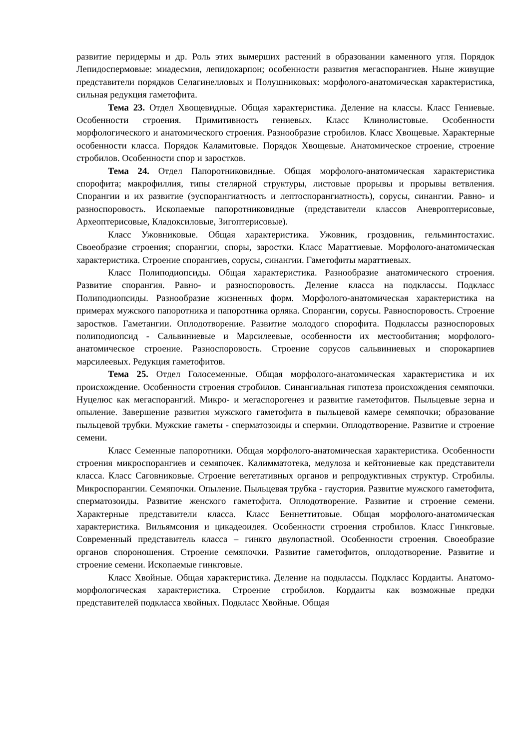развитие перидермы и др. Роль этих вымерших растений в образовании каменного угля. Порядок Лепидоспермовые: миадесмия, лепидокарпон; особенности развития мегаспорангиев. Ныне живущие представители порядков Селагинелловых и Полушниковых: морфолого-анатомическая характеристика, сильная редукция гаметофита.
Тема 23. Отдел Хвощевидные. Общая характеристика. Деление на классы. Класс Гениевые. Особенности строения. Примитивность гениевых. Класс Клинолистовые. Особенности морфологического и анатомического строения. Разнообразие стробилов. Класс Хвощевые. Характерные особенности класса. Порядок Каламитовые. Порядок Хвощевые. Анатомическое строение, строение стробилов. Особенности спор и заростков.
Тема 24. Отдел Папоротниковидные. Общая морфолого-анатомическая характеристика спорофита; макрофиллия, типы стелярной структуры, листовые прорывы и прорывы ветвления. Спорангии и их развитие (эуспорангиатность и лептоспорангиатность), сорусы, синангии. Равно- и разноспоровость. Ископаемые папоротниковидные (представители классов Аневроптерисовые, Археоптерисовые, Кладоксиловые, Зигоптерисовые).
Класс Ужовниковые. Общая характеристика. Ужовник, гроздовник, гельминтостахис. Своеобразие строения; спорангии, споры, заростки. Класс Мараттиевые. Морфолого-анатомическая характеристика. Строение спорангиев, сорусы, синангии. Гаметофиты мараттиевых.
Класс Полиподиопсиды. Общая характеристика. Разнообразие анатомического строения. Развитие спорангия. Равно- и разноспоровость. Деление класса на подклассы. Подкласс Полиподиопсиды. Разнообразие жизненных форм. Морфолого-анатомическая характеристика на примерах мужского папоротника и папоротника орляка. Спорангии, сорусы. Равноспоровость. Строение заростков. Гаметангии. Оплодотворение. Развитие молодого спорофита. Подклассы разноспоровых полиподиопсид - Сальвиниевые и Марсилеевые, особенности их местообитания; морфолого-анатомическое строение. Разноспоровость. Строение сорусов сальвиниевых и спорокарпиев марсилеевых. Редукция гаметофитов.
Тема 25. Отдел Голосеменные. Общая морфолого-анатомическая характеристика и их происхождение. Особенности строения стробилов. Синангиальная гипотеза происхождения семяпочки. Нуцелюс как мегаспорангий. Микро- и мегаспорогенез и развитие гаметофитов. Пыльцевые зерна и опыление. Завершение развития мужского гаметофита в пыльцевой камере семяпочки; образование пыльцевой трубки. Мужские гаметы - сперматозоиды и спермии. Оплодотворение. Развитие и строение семени.
Класс Семенные папоротники. Общая морфолого-анатомическая характеристика. Особенности строения микроспорангиев и семяпочек. Калимматотека, медулоза и кейтониевые как представители класса. Класс Саговниковые. Строение вегетативных органов и репродуктивных структур. Стробилы. Микроспорангии. Семяпочки. Опыление. Пыльцевая трубка - гаустория. Развитие мужского гаметофита, сперматозоиды. Развитие женского гаметофита. Оплодотворение. Развитие и строение семени. Характерные представители класса. Класс Беннеттитовые. Общая морфолого-анатомическая характеристика. Вильямсония и цикадеоидея. Особенности строения стробилов. Класс Гинкговые. Современный представитель класса – гинкго двулопастной. Особенности строения. Своеобразие органов спороношения. Строение семяпочки. Развитие гаметофитов, оплодотворение. Развитие и строение семени. Ископаемые гинкговые.
Класс Хвойные. Общая характеристика. Деление на подклассы. Подкласс Кордаиты. Анатомо-морфологическая характеристика. Строение стробилов. Кордаиты как возможные предки представителей подкласса хвойных. Подкласс Хвойные. Общая